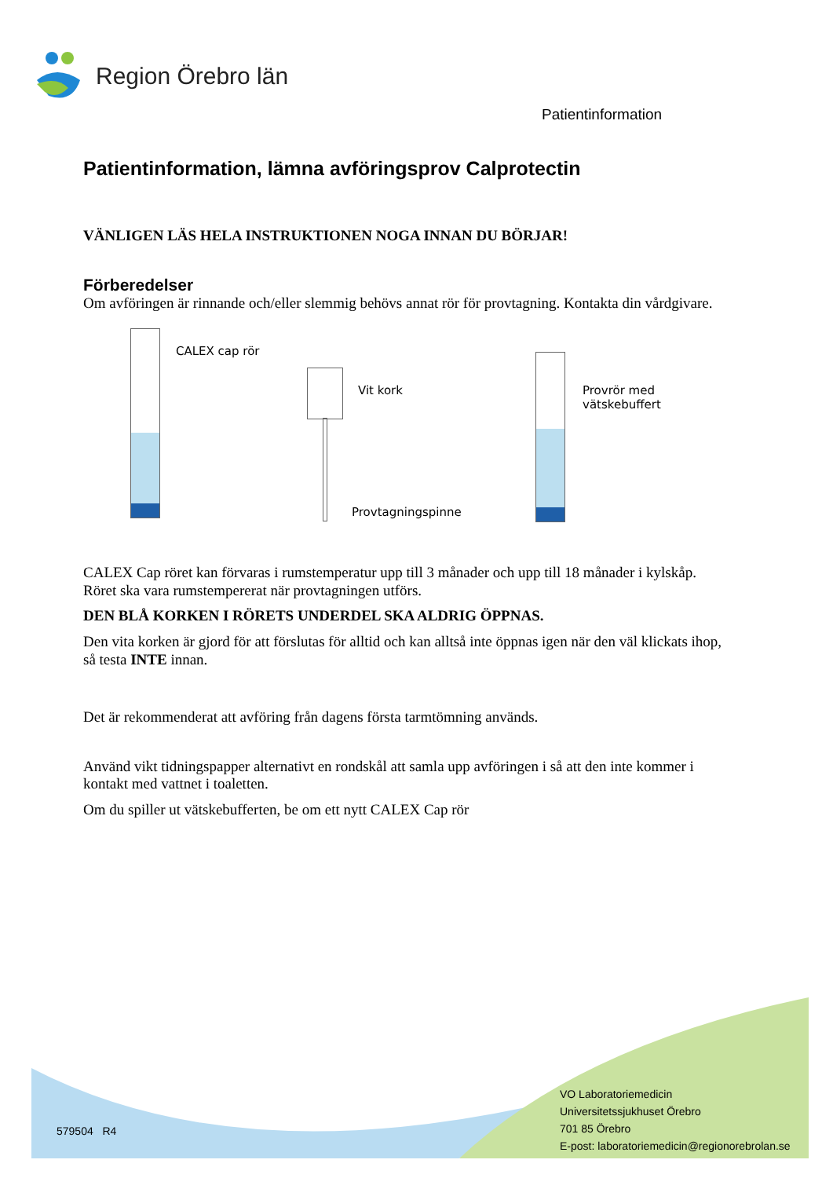Region Örebro län
Patientinformation
Patientinformation, lämna avföringsprov Calprotectin
VÄNLIGEN LÄS HELA INSTRUKTIONEN NOGA INNAN DU BÖRJAR!
Förberedelser
Om avföringen är rinnande och/eller slemmig behövs annat rör för provtagning. Kontakta din vårdgivare.
CALEX cap rör
Vit kork
Provtagningspinne
Provrör med vätskebuffert
CALEX Cap röret kan förvaras i rumstemperatur upp till 3 månader och upp till 18 månader i kylskåp. Röret ska vara rumstempererat när provtagningen utförs.
DEN BLÅ KORKEN I RÖRETS UNDERDEL SKA ALDRIG ÖPPNAS.
Den vita korken är gjord för att förslutas för alltid och kan alltså inte öppnas igen när den väl klickats ihop, så testa INTE innan.
Det är rekommenderat att avföring från dagens första tarmtömning används.
Använd vikt tidningspapper alternativt en rondskål att samla upp avföringen i så att den inte kommer i kontakt med vattnet i toaletten.
Om du spiller ut vätskebufferten, be om ett nytt CALEX Cap rör
579504 R4
VO Laboratoriemedicin
Universitetssjukhuset Örebro
701 85 Örebro
E-post: laboratoriemedicin@regionorebrolan.se